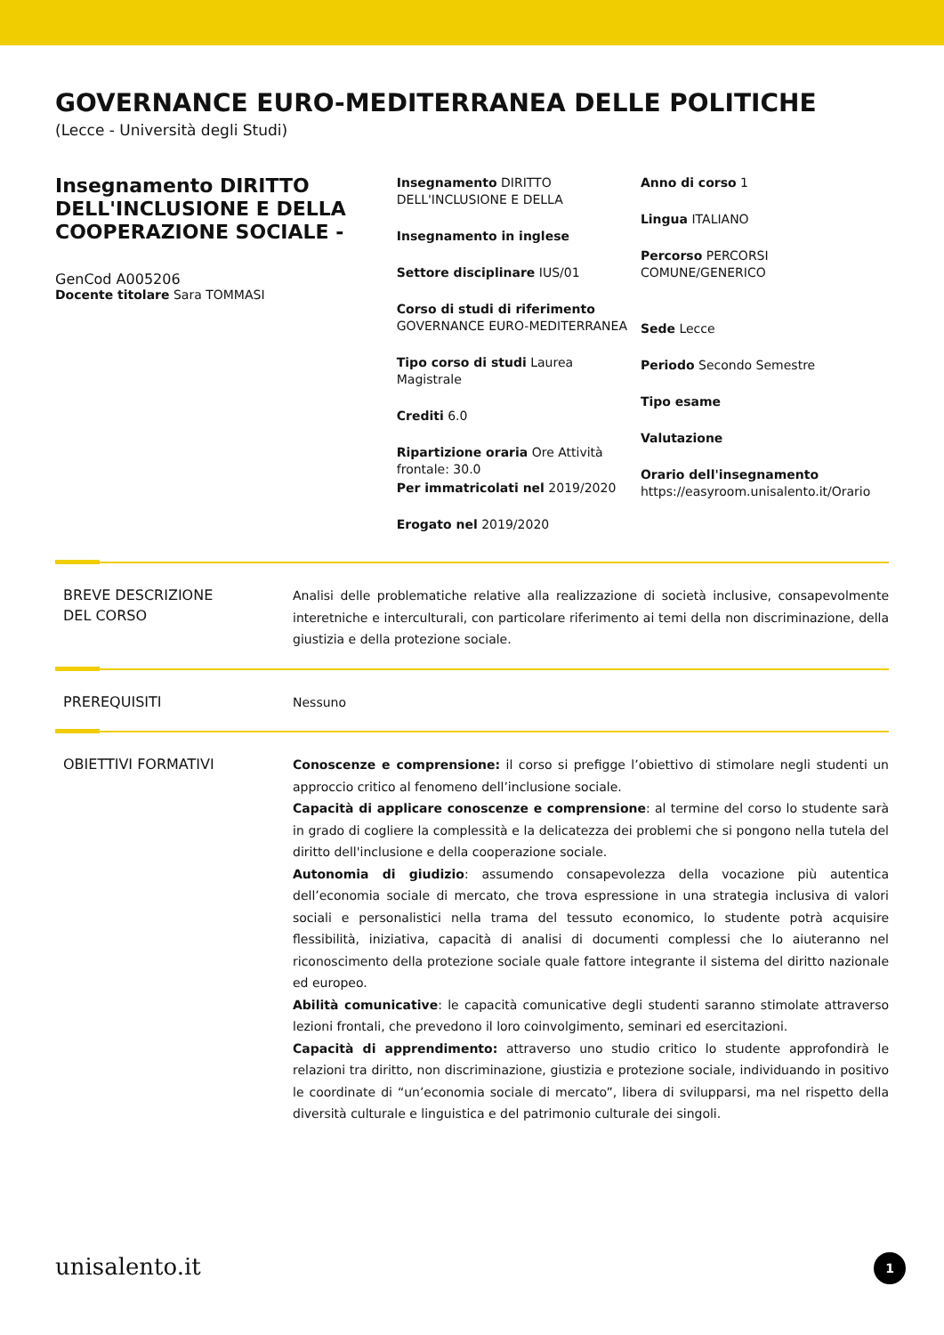GOVERNANCE EURO-MEDITERRANEA DELLE POLITICHE
(Lecce - Università degli Studi)
Insegnamento DIRITTO DELL'INCLUSIONE E DELLA COOPERAZIONE SOCIALE -
GenCod A005206
Docente titolare Sara TOMMASI
Insegnamento DIRITTO DELL'INCLUSIONE E DELLA
Insegnamento in inglese
Settore disciplinare IUS/01
Corso di studi di riferimento GOVERNANCE EURO-MEDITERRANEA
Tipo corso di studi Laurea Magistrale
Crediti 6.0
Ripartizione oraria Ore Attività frontale: 30.0
Per immatricolati nel 2019/2020
Erogato nel 2019/2020
Anno di corso 1
Lingua ITALIANO
Percorso PERCORSI COMUNE/GENERICO
Sede Lecce
Periodo Secondo Semestre
Tipo esame
Valutazione
Orario dell'insegnamento
https://easyroom.unisalento.it/Orario
BREVE DESCRIZIONE
DEL CORSO
Analisi delle problematiche relative alla realizzazione di società inclusive, consapevolmente interetniche e interculturali, con particolare riferimento ai temi della non discriminazione, della giustizia e della protezione sociale.
PREREQUISITI
Nessuno
OBIETTIVI FORMATIVI
Conoscenze e comprensione: il corso si prefigge l’obiettivo di stimolare negli studenti un approccio critico al fenomeno dell’inclusione sociale.
Capacità di applicare conoscenze e comprensione: al termine del corso lo studente sarà in grado di cogliere la complessità e la delicatezza dei problemi che si pongono nella tutela del diritto dell'inclusione e della cooperazione sociale.
Autonomia di giudizio: assumendo consapevolezza della vocazione più autentica dell’economia sociale di mercato, che trova espressione in una strategia inclusiva di valori sociali e personalistici nella trama del tessuto economico, lo studente potrà acquisire flessibilità, iniziativa, capacità di analisi di documenti complessi che lo aiuteranno nel riconoscimento della protezione sociale quale fattore integrante il sistema del diritto nazionale ed europeo.
Abilità comunicative: le capacità comunicative degli studenti saranno stimolate attraverso lezioni frontali, che prevedono il loro coinvolgimento, seminari ed esercitazioni.
Capacità di apprendimento: attraverso uno studio critico lo studente approfondirà le relazioni tra diritto, non discriminazione, giustizia e protezione sociale, individuando in positivo le coordinate di “un’economia sociale di mercato”, libera di svilupparsi, ma nel rispetto della diversità culturale e linguistica e del patrimonio culturale dei singoli.
unisalento.it 1